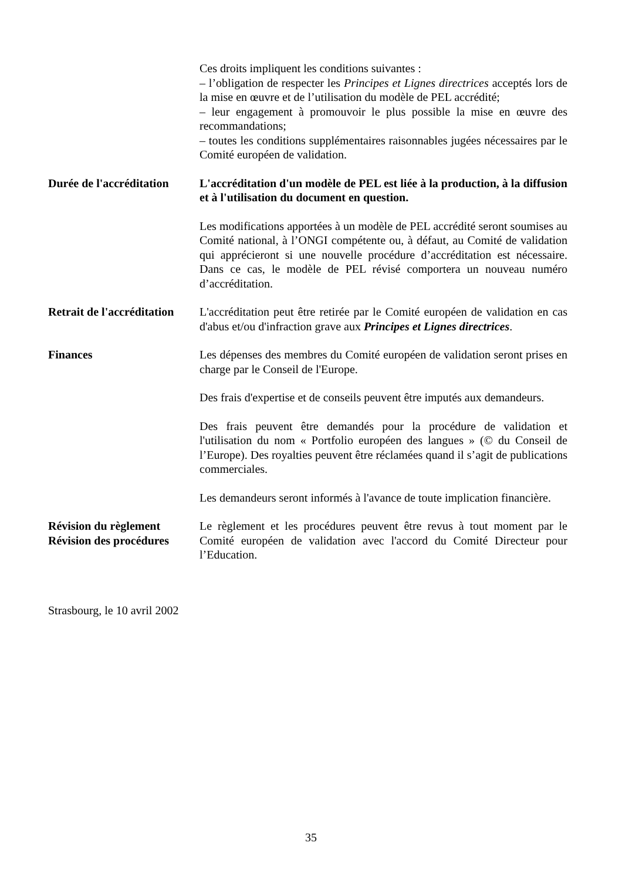Ces droits impliquent les conditions suivantes :
– l’obligation de respecter les Principes et Lignes directrices acceptés lors de la mise en œuvre et de l’utilisation du modèle de PEL accrédité;
– leur engagement à promouvoir le plus possible la mise en œuvre des recommandations;
– toutes les conditions supplémentaires raisonnables jugées nécessaires par le Comité européen de validation.
Durée de l'accréditation
L'accréditation d'un modèle de PEL est liée à la production, à la diffusion et à l'utilisation du document en question.
Les modifications apportées à un modèle de PEL accrédité seront soumises au Comité national, à l’ONGI compétente ou, à défaut, au Comité de validation qui apprécieront si une nouvelle procédure d’accréditation est nécessaire. Dans ce cas, le modèle de PEL révisé comportera un nouveau numéro d’accréditation.
Retrait de l'accréditation
L'accréditation peut être retirée par le Comité européen de validation en cas d'abus et/ou d'infraction grave aux Principes et Lignes directrices.
Finances Les dépenses des membres du Comité européen de validation seront prises en charge par le Conseil de l'Europe.
Des frais d'expertise et de conseils peuvent être imputés aux demandeurs.
Des frais peuvent être demandés pour la procédure de validation et l'utilisation du nom « Portfolio européen des langues » (© du Conseil de l’Europe). Des royalties peuvent être réclamées quand il s’agit de publications commerciales.
Les demandeurs seront informés à l'avance de toute implication financière.
Révision du règlement
Révision des procédures
Le règlement et les procédures peuvent être revus à tout moment par le Comité européen de validation avec l'accord du Comité Directeur pour l’Education.
Strasbourg, le 10 avril 2002
35